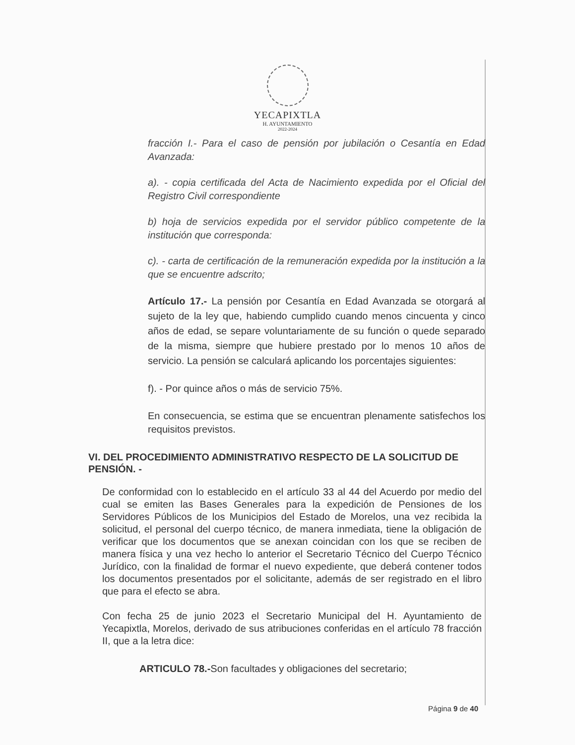YECAPIXTLA
H. AYUNTAMIENTO
2022-2024
fracción I.- Para el caso de pensión por jubilación o Cesantía en Edad Avanzada:
a). - copia certificada del Acta de Nacimiento expedida por el Oficial del Registro Civil correspondiente
b) hoja de servicios expedida por el servidor público competente de la institución que corresponda:
c). - carta de certificación de la remuneración expedida por la institución a la que se encuentre adscrito;
Artículo 17.- La pensión por Cesantía en Edad Avanzada se otorgará al sujeto de la ley que, habiendo cumplido cuando menos cincuenta y cinco años de edad, se separe voluntariamente de su función o quede separado de la misma, siempre que hubiere prestado por lo menos 10 años de servicio. La pensión se calculará aplicando los porcentajes siguientes:
f). - Por quince años o más de servicio 75%.
En consecuencia, se estima que se encuentran plenamente satisfechos los requisitos previstos.
VI. DEL PROCEDIMIENTO ADMINISTRATIVO RESPECTO DE LA SOLICITUD DE PENSIÓN. -
De conformidad con lo establecido en el artículo 33 al 44 del Acuerdo por medio del cual se emiten las Bases Generales para la expedición de Pensiones de los Servidores Públicos de los Municipios del Estado de Morelos, una vez recibida la solicitud, el personal del cuerpo técnico, de manera inmediata, tiene la obligación de verificar que los documentos que se anexan coincidan con los que se reciben de manera física y una vez hecho lo anterior el Secretario Técnico del Cuerpo Técnico Jurídico, con la finalidad de formar el nuevo expediente, que deberá contener todos los documentos presentados por el solicitante, además de ser registrado en el libro que para el efecto se abra.
Con fecha 25 de junio 2023 el Secretario Municipal del H. Ayuntamiento de Yecapixtla, Morelos, derivado de sus atribuciones conferidas en el artículo 78 fracción II, que a la letra dice:
ARTICULO 78.-Son facultades y obligaciones del secretario;
Página 9 de 40